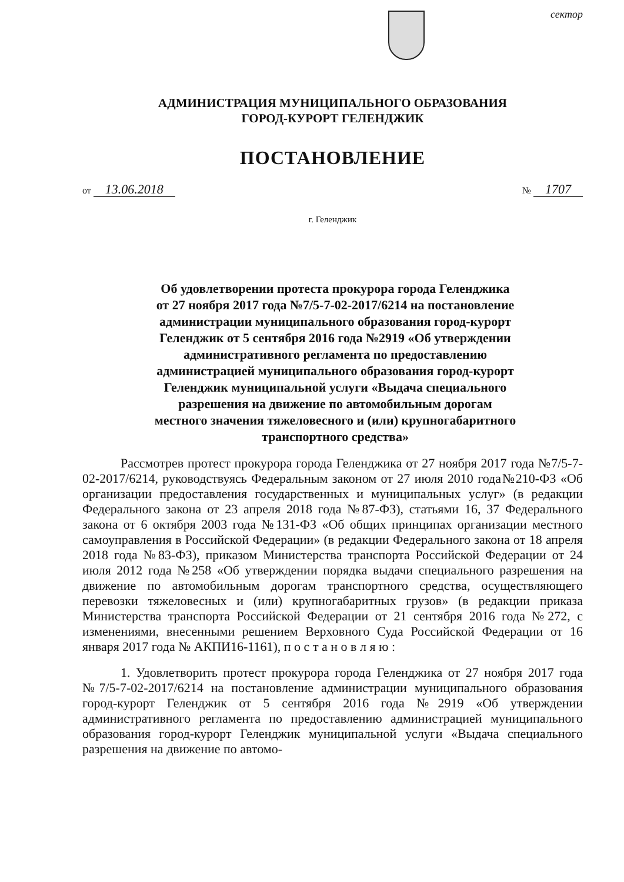сектор
АДМИНИСТРАЦИЯ МУНИЦИПАЛЬНОГО ОБРАЗОВАНИЯ
ГОРОД-КУРОРТ ГЕЛЕНДЖИК
ПОСТАНОВЛЕНИЕ
от 13.06.2018
№ 1707
г. Геленджик
Об удовлетворении протеста прокурора города Геленджика от 27 ноября 2017 года №7/5-7-02-2017/6214 на постановление администрации муниципального образования город-курорт Геленджик от 5 сентября 2016 года №2919 «Об утверждении административного регламента по предоставлению администрацией муниципального образования город-курорт Геленджик муниципальной услуги «Выдача специального разрешения на движение по автомобильным дорогам местного значения тяжеловесного и (или) крупногабаритного транспортного средства»
Рассмотрев протест прокурора города Геленджика от 27 ноября 2017 года №7/5-7-02-2017/6214, руководствуясь Федеральным законом от 27 июля 2010 года№210-ФЗ «Об организации предоставления государственных и муниципальных услуг» (в редакции Федерального закона от 23 апреля 2018 года №87-ФЗ), статьями 16, 37 Федерального закона от 6 октября 2003 года №131-ФЗ «Об общих принципах организации местного самоуправления в Российской Федерации» (в редакции Федерального закона от 18 апреля 2018 года №83-ФЗ), приказом Министерства транспорта Российской Федерации от 24 июля 2012 года №258 «Об утверждении порядка выдачи специального разрешения на движение по автомобильным дорогам транспортного средства, осуществляющего перевозки тяжеловесных и (или) крупногабаритных грузов» (в редакции приказа Министерства транспорта Российской Федерации от 21 сентября 2016 года №272, с изменениями, внесенными решением Верховного Суда Российской Федерации от 16 января 2017 года № АКПИ16-1161), п о с т а н о в л я ю :
1. Удовлетворить протест прокурора города Геленджика от 27 ноября 2017 года №7/5-7-02-2017/6214 на постановление администрации муниципального образования город-курорт Геленджик от 5 сентября 2016 года №2919 «Об утверждении административного регламента по предоставлению администрацией муниципального образования город-курорт Геленджик муниципальной услуги «Выдача специального разрешения на движение по автомо-